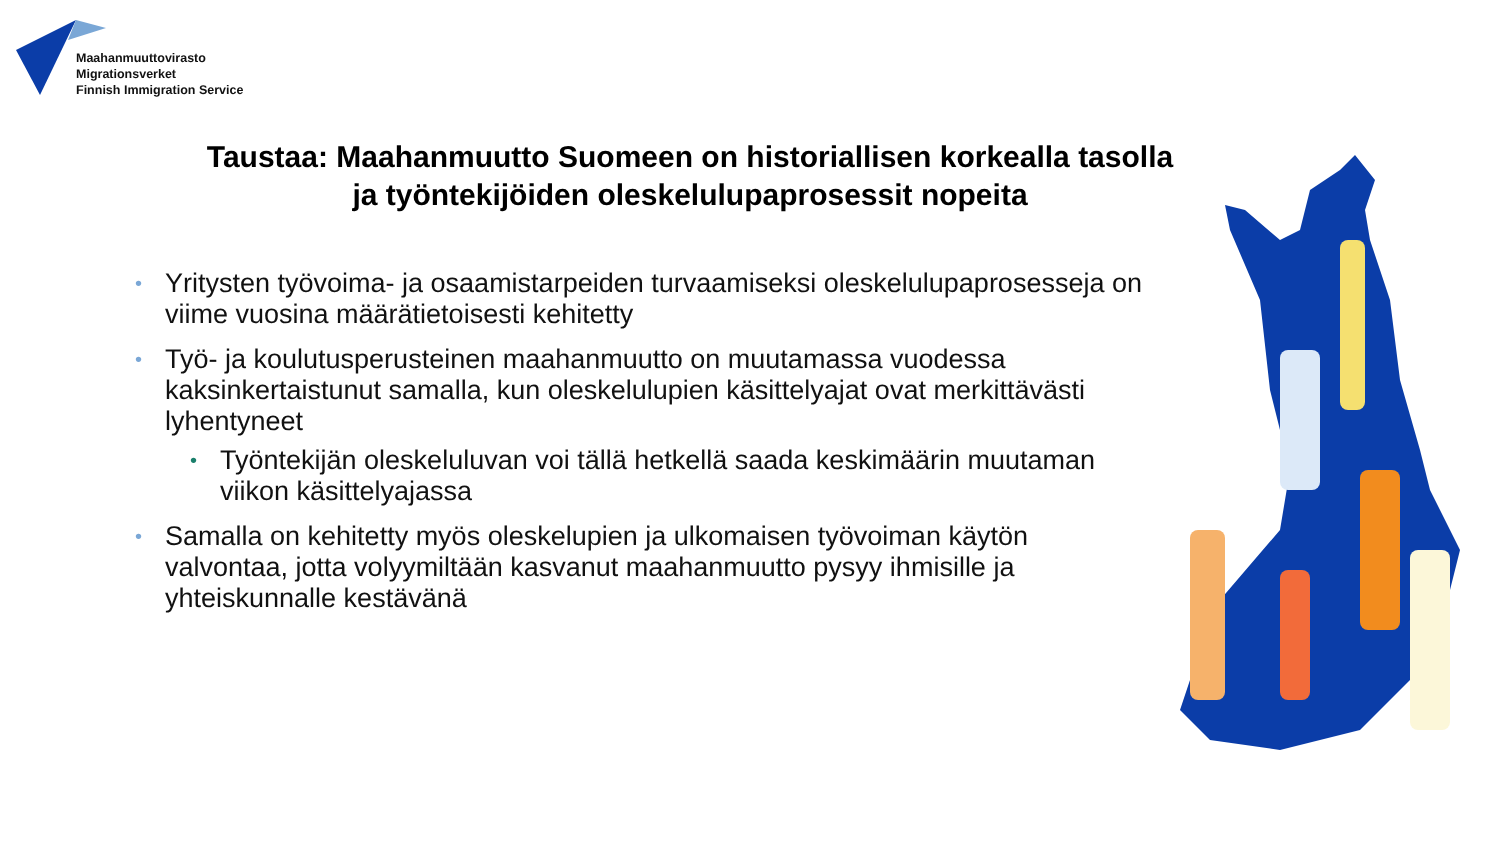Maahanmuuttovirasto
Migrationsverket
Finnish Immigration Service
Taustaa: Maahanmuutto Suomeen on historiallisen korkealla tasolla ja työntekijöiden oleskelulupaprosessit nopeita
• Yritysten työvoima- ja osaamistarpeiden turvaamiseksi oleskelulupaprosesseja on viime vuosina määrätietoisesti kehitetty
• Työ- ja koulutusperusteinen maahanmuutto on muutamassa vuodessa kaksinkertaistunut samalla, kun oleskelulupien käsittelyajat ovat merkittävästi lyhentyneet
• Työntekijän oleskeluluvan voi tällä hetkellä saada keskimäärin muutaman viikon käsittelyajassa
• Samalla on kehitetty myös oleskelupien ja ulkomaisen työvoiman käytön valvontaa, jotta volyymiltään kasvanut maahanmuutto pysyy ihmisille ja yhteiskunnalle kestävänä